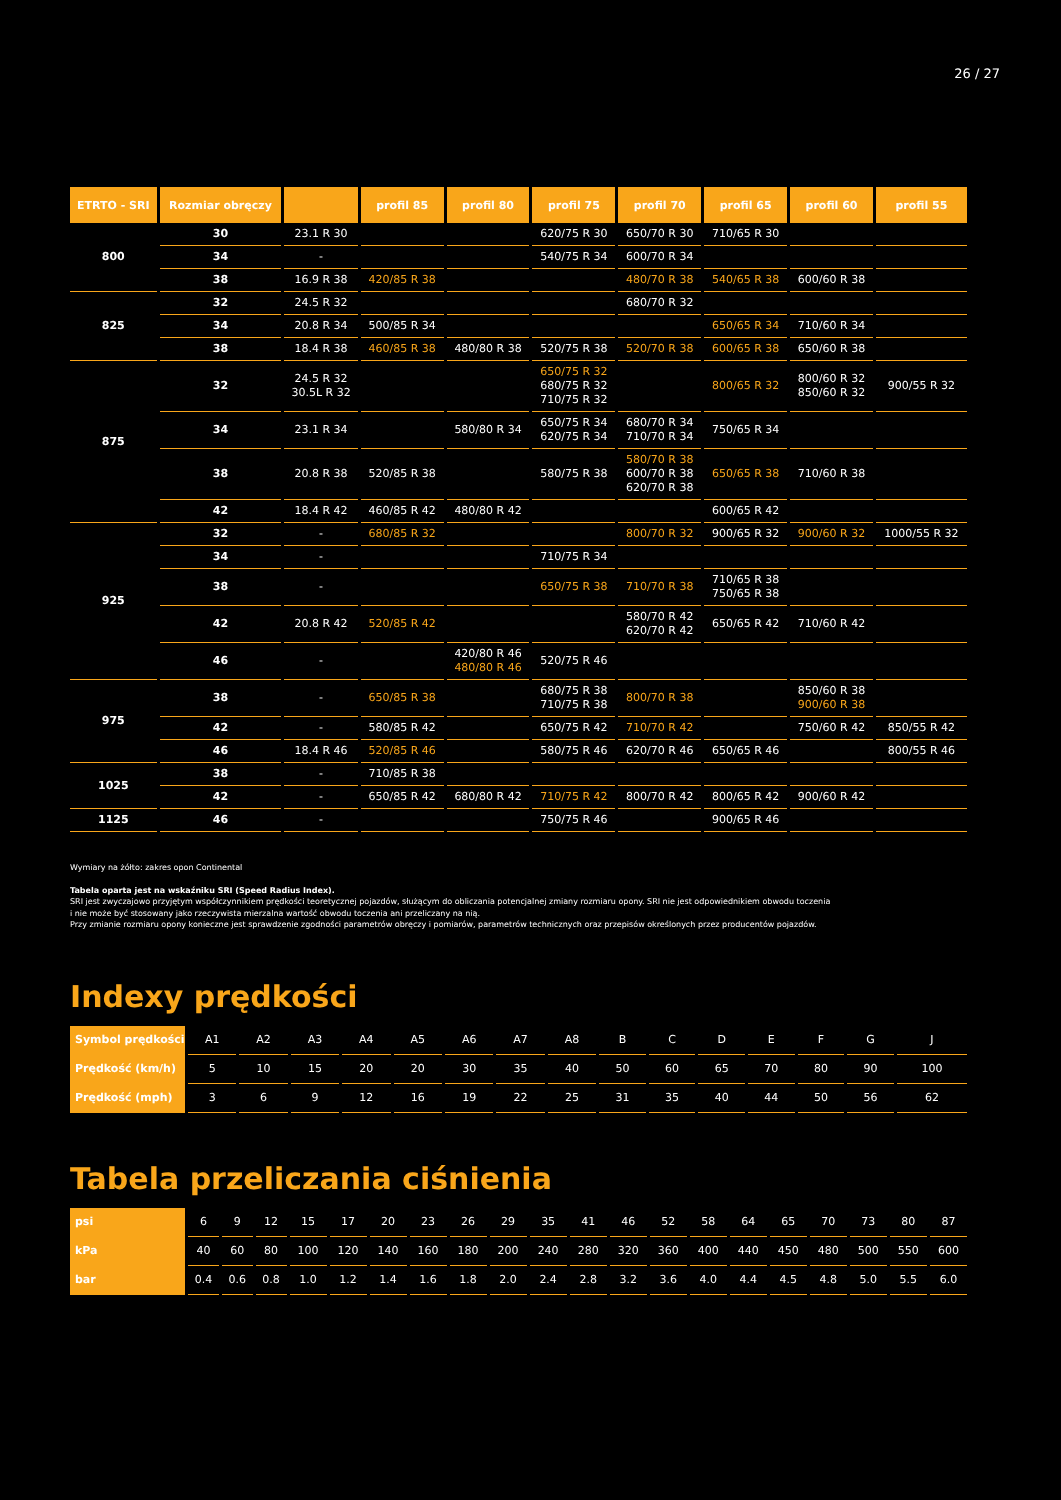26 / 27
| ETRTO - SRI | Rozmiar obręczy | | profil 85 | profil 80 | profil 75 | profil 70 | profil 65 | profil 60 | profil 55 |
| --- | --- | --- | --- | --- | --- | --- | --- | --- | --- |
| 800 | 30 | 23.1 R 30 | | | 620/75 R 30 | 650/70 R 30 | 710/65 R 30 | | |
| | 34 | - | | | 540/75 R 34 | 600/70 R 34 | | | |
| | 38 | 16.9 R 38 | 420/85 R 38 | | | 480/70 R 38 | 540/65 R 38 | 600/60 R 38 | |
| 825 | 32 | 24.5 R 32 | | | | 680/70 R 32 | | | |
| | 34 | 20.8 R 34 | 500/85 R 34 | | | | 650/65 R 34 | 710/60 R 34 | |
| | 38 | 18.4 R 38 | 460/85 R 38 | 480/80 R 38 | 520/75 R 38 | 520/70 R 38 | 600/65 R 38 | 650/60 R 38 | |
| 875 | 32 | 24.5 R 32 30.5L R 32 | | | 650/75 R 32 680/75 R 32 710/75 R 32 | | 800/65 R 32 | 800/60 R 32 850/60 R 32 | 900/55 R 32 |
| | 34 | 23.1 R 34 | | 580/80 R 34 | 650/75 R 34 620/75 R 34 | 680/70 R 34 710/70 R 34 | 750/65 R 34 | | |
| | 38 | 20.8 R 38 | 520/85 R 38 | | 580/75 R 38 | 580/70 R 38 600/70 R 38 620/70 R 38 | 650/65 R 38 | 710/60 R 38 | |
| | 42 | 18.4 R 42 | 460/85 R 42 | 480/80 R 42 | | | 600/65 R 42 | | |
| 925 | 32 | - | 680/85 R 32 | | | 800/70 R 32 | 900/65 R 32 | 900/60 R 32 | 1000/55 R 32 |
| | 34 | - | | | 710/75 R 34 | | | | |
| | 38 | - | | | 650/75 R 38 | 710/70 R 38 | 710/65 R 38 750/65 R 38 | | |
| | 42 | 20.8 R 42 | 520/85 R 42 | | | 580/70 R 42 620/70 R 42 | 650/65 R 42 | 710/60 R 42 | |
| | 46 | - | | 420/80 R 46 480/80 R 46 | 520/75 R 46 | | | | |
| 975 | 38 | - | 650/85 R 38 | | 680/75 R 38 710/75 R 38 | 800/70 R 38 | | 850/60 R 38 900/60 R 38 | |
| | 42 | - | 580/85 R 42 | | 650/75 R 42 | 710/70 R 42 | | 750/60 R 42 | 850/55 R 42 |
| | 46 | 18.4 R 46 | 520/85 R 46 | | 580/75 R 46 | 620/70 R 46 | 650/65 R 46 | | 800/55 R 46 |
| 1025 | 38 | - | 710/85 R 38 | | | | | | |
| | 42 | - | 650/85 R 42 | 680/80 R 42 | 710/75 R 42 | 800/70 R 42 | 800/65 R 42 | 900/60 R 42 | |
| 1125 | 46 | - | | | 750/75 R 46 | | 900/65 R 46 | | |
Wymiary na żółto: zakres opon Continental
Tabela oparta jest na wskaźniku SRI (Speed Radius Index).
SRI jest zwyczajowo przyjętym współczynnikiem prędkości teoretycznej pojazdów, służącym do obliczania potencjalnej zmiany rozmiaru opony. SRI nie jest odpowiednikiem obwodu toczenia
i nie może być stosowany jako rzeczywista mierzalna wartość obwodu toczenia ani przeliczany na nią.
Przy zmianie rozmiaru opony konieczne jest sprawdzenie zgodności parametrów obręczy i pomiarów, parametrów technicznych oraz przepisów określonych przez producentów pojazdów.
Indexy prędkości
| Symbol prędkości | A1 | A2 | A3 | A4 | A5 | A6 | A7 | A8 | B | C | D | E | F | G | J |
| Prędkość (km/h) | 5 | 10 | 15 | 20 | 20 | 30 | 35 | 40 | 50 | 60 | 65 | 70 | 80 | 90 | 100 |
| Prędkość (mph) | 3 | 6 | 9 | 12 | 16 | 19 | 22 | 25 | 31 | 35 | 40 | 44 | 50 | 56 | 62 |
Tabela przeliczania ciśnienia
| psi | 6 | 9 | 12 | 15 | 17 | 20 | 23 | 26 | 29 | 35 | 41 | 46 | 52 | 58 | 64 | 65 | 70 | 73 | 80 | 87 |
| kPa | 40 | 60 | 80 | 100 | 120 | 140 | 160 | 180 | 200 | 240 | 280 | 320 | 360 | 400 | 440 | 450 | 480 | 500 | 550 | 600 |
| bar | 0.4 | 0.6 | 0.8 | 1.0 | 1.2 | 1.4 | 1.6 | 1.8 | 2.0 | 2.4 | 2.8 | 3.2 | 3.6 | 4.0 | 4.4 | 4.5 | 4.8 | 5.0 | 5.5 | 6.0 |